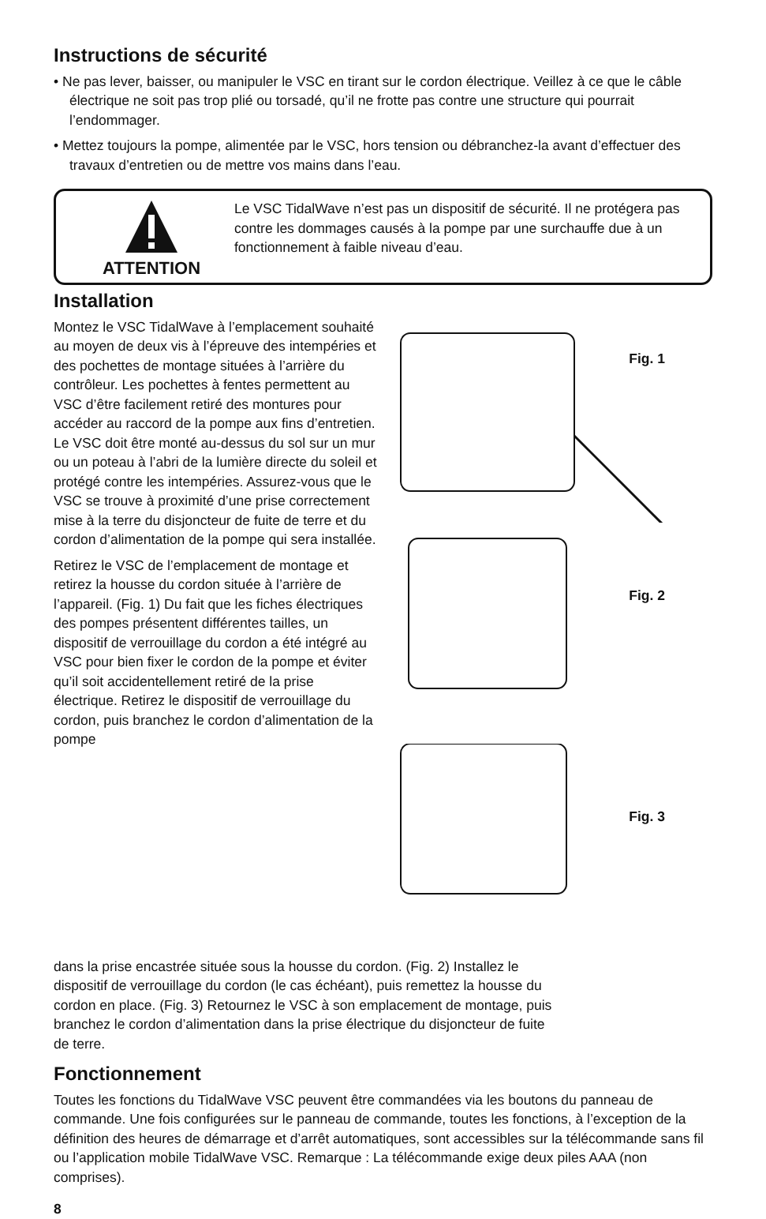Instructions de sécurité
• Ne pas lever, baisser, ou manipuler le VSC en tirant sur le cordon électrique. Veillez à ce que le câble électrique ne soit pas trop plié ou torsadé, qu’il ne frotte pas contre une structure qui pourrait l’endommager.
• Mettez toujours la pompe, alimentée par le VSC, hors tension ou débranchez-la avant d’effectuer des travaux d’entretien ou de mettre vos mains dans l’eau.
ATTENTION
Le VSC TidalWave n’est pas un dispositif de sécurité. Il ne protégera pas contre les dommages causés à la pompe par une surchauffe due à un fonctionnement à faible niveau d’eau.
Installation
Montez le VSC TidalWave à l’emplacement souhaité au moyen de deux vis à l’épreuve des intempéries et des pochettes de montage situées à l’arrière du contrôleur. Les pochettes à fentes permettent au VSC d’être facilement retiré des montures pour accéder au raccord de la pompe aux fins d’entretien. Le VSC doit être monté au-dessus du sol sur un mur ou un poteau à l’abri de la lumière directe du soleil et protégé contre les intempéries. Assurez-vous que le VSC se trouve à proximité d’une prise correctement mise à la terre du disjoncteur de fuite de terre et du cordon d’alimentation de la pompe qui sera installée.
Retirez le VSC de l’emplacement de montage et retirez la housse du cordon située à l’arrière de l’appareil. (Fig. 1) Du fait que les fiches électriques des pompes présentent différentes tailles, un dispositif de verrouillage du cordon a été intégré au VSC pour bien fixer le cordon de la pompe et éviter qu’il soit accidentellement retiré de la prise électrique. Retirez le dispositif de verrouillage du cordon, puis branchez le cordon d’alimentation de la pompe
Fig. 1
Fig. 2
Fig. 3
dans la prise encastrée située sous la housse du cordon. (Fig. 2) Installez le dispositif de verrouillage du cordon (le cas échéant), puis remettez la housse du cordon en place. (Fig. 3) Retournez le VSC à son emplacement de montage, puis branchez le cordon d’alimentation dans la prise électrique du disjoncteur de fuite de terre.
Fonctionnement
Toutes les fonctions du TidalWave VSC peuvent être commandées via les boutons du panneau de commande. Une fois configurées sur le panneau de commande, toutes les fonctions, à l’exception de la définition des heures de démarrage et d’arrêt automatiques, sont accessibles sur la télécommande sans fil ou l’application mobile TidalWave VSC. Remarque : La télécommande exige deux piles AAA (non comprises).
8